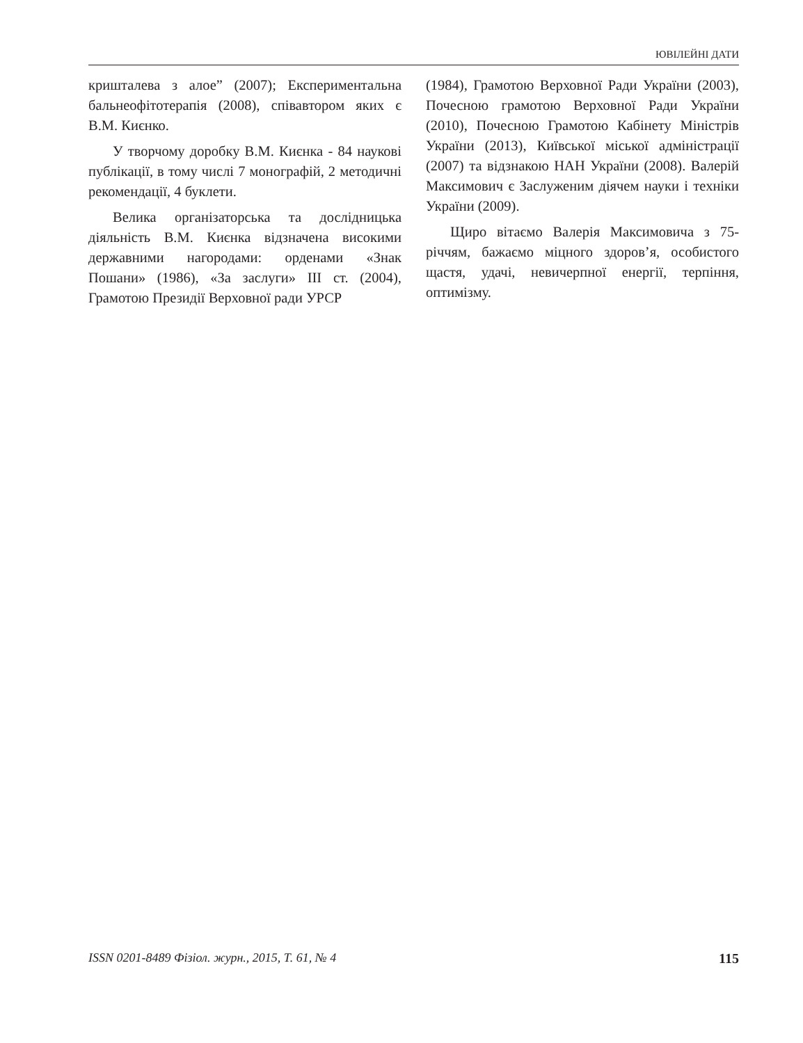ЮВІЛЕЙНІ ДАТИ
кришталева з алое” (2007); Експериментальна бальнеофітотерапія (2008), співавтором яких є В.М. Києнко.
У творчому доробку В.М. Києнка - 84 наукові публікації, в тому числі 7 монографій, 2 методичні рекомендації, 4 буклети.
Велика організаторська та дослідницька діяльність В.М. Києнка відзначена високими державними нагородами: орденами «Знак Пошани» (1986), «За заслуги» III ст. (2004), Грамотою Президії Верховної ради УРСР
(1984), Грамотою Верховної Ради України (2003), Почесною грамотою Верховної Ради України (2010), Почесною Грамотою Кабінету Міністрів України (2013), Київської міської адміністрації (2007) та відзнакою НАН України (2008). Валерій Максимович є Заслуженим діячем науки і техніки України (2009).
Щиро вітаємо Валерія Максимовича з 75-річчям, бажаємо міцного здоров’я, особистого щастя, удачі, невичерпної енергії, терпіння, оптимізму.
ISSN 0201-8489 Фізіол. журн., 2015, Т. 61, № 4 115